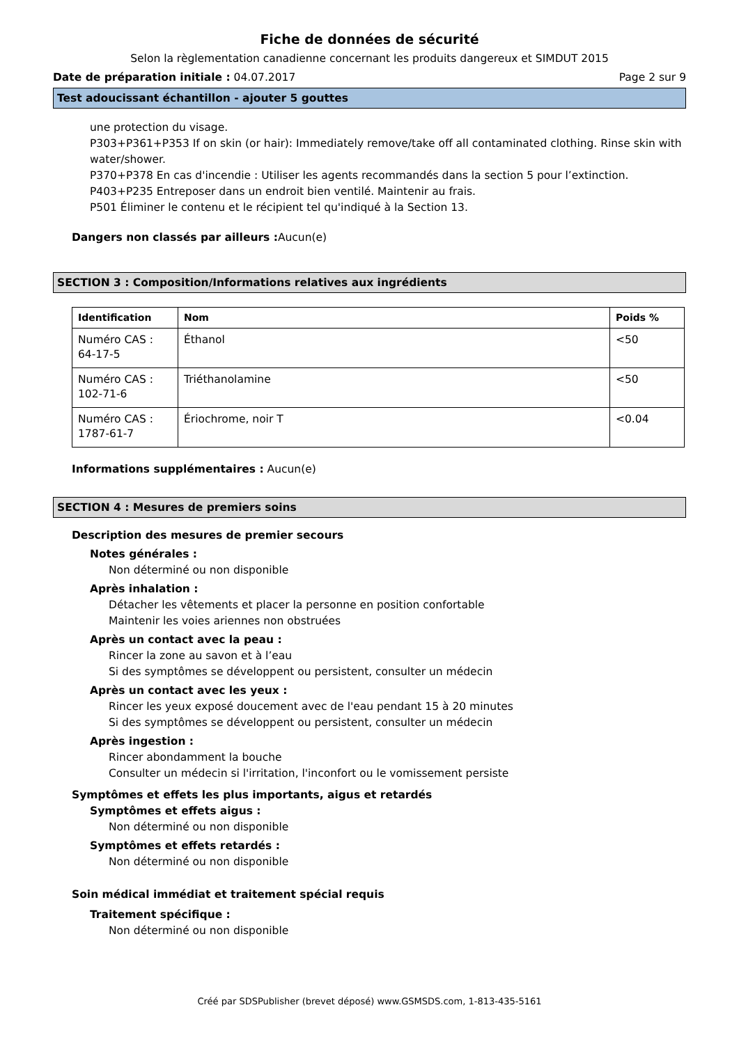Fiche de données de sécurité
Selon la règlementation canadienne concernant les produits dangereux et SIMDUT 2015
Date de préparation initiale : 04.07.2017 Page 2 sur 9
Test adoucissant échantillon - ajouter 5 gouttes
une protection du visage.
P303+P361+P353 If on skin (or hair): Immediately remove/take off all contaminated clothing. Rinse skin with water/shower.
P370+P378 En cas d'incendie : Utiliser les agents recommandés dans la section 5 pour l’extinction.
P403+P235 Entreposer dans un endroit bien ventilé. Maintenir au frais.
P501 Éliminer le contenu et le récipient tel qu'indiqué à la Section 13.
Dangers non classés par ailleurs : Aucun(e)
SECTION 3 : Composition/Informations relatives aux ingrédients
| Identification | Nom | Poids % |
| --- | --- | --- |
| Numéro CAS : 64-17-5 | Éthanol | <50 |
| Numéro CAS : 102-71-6 | Triéthanolamine | <50 |
| Numéro CAS : 1787-61-7 | Ériochrome, noir T | <0.04 |
Informations supplémentaires : Aucun(e)
SECTION 4 : Mesures de premiers soins
Description des mesures de premier secours
Notes générales :
Non déterminé ou non disponible
Après inhalation :
Détacher les vêtements et placer la personne en position confortable
Maintenir les voies ariennes non obstruées
Après un contact avec la peau :
Rincer la zone au savon et à l’eau
Si des symptômes se développent ou persistent, consulter un médecin
Après un contact avec les yeux :
Rincer les yeux exposé doucement avec de l'eau pendant 15 à 20 minutes
Si des symptômes se développent ou persistent, consulter un médecin
Après ingestion :
Rincer abondamment la bouche
Consulter un médecin si l'irritation, l'inconfort ou le vomissement persiste
Symptômes et effets les plus importants, aigus et retardés
Symptômes et effets aigus :
Non déterminé ou non disponible
Symptômes et effets retardés :
Non déterminé ou non disponible
Soin médical immédiat et traitement spécial requis
Traitement spécifique :
Non déterminé ou non disponible
Créé par SDSPublisher (brevet déposé) www.GSMSDS.com, 1-813-435-5161